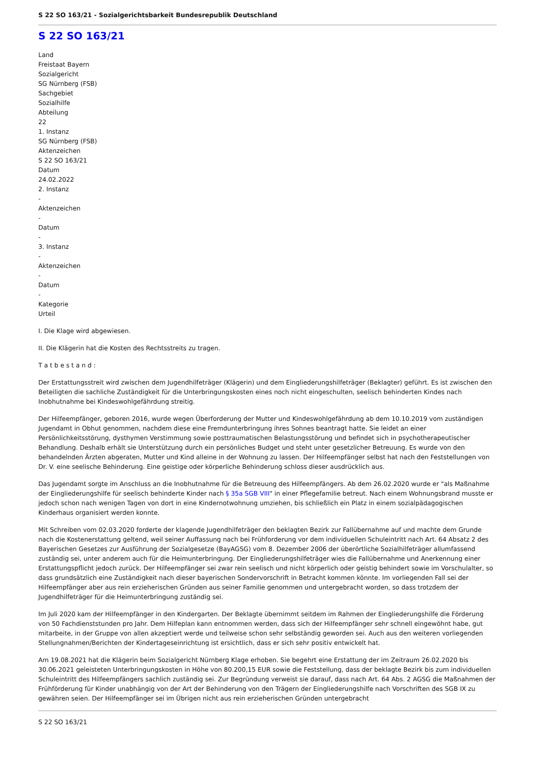S 22 SO 163/21 - Sozialgerichtsbarkeit Bundesrepublik Deutschland
S 22 SO 163/21
Land
Freistaat Bayern
Sozialgericht
SG Nürnberg (FSB)
Sachgebiet
Sozialhilfe
Abteilung
22
1. Instanz
SG Nürnberg (FSB)
Aktenzeichen
S 22 SO 163/21
Datum
24.02.2022
2. Instanz
-
Aktenzeichen
-
Datum
-
3. Instanz
-
Aktenzeichen
-
Datum
-
Kategorie
Urteil
I. Die Klage wird abgewiesen.
II. Die Klägerin hat die Kosten des Rechtsstreits zu tragen.
T a t b e s t a n d :
Der Erstattungsstreit wird zwischen dem Jugendhilfeträger (Klägerin) und dem Eingliederungshilfeträger (Beklagter) geführt. Es ist zwischen den Beteiligten die sachliche Zuständigkeit für die Unterbringungskosten eines noch nicht eingeschulten, seelisch behinderten Kindes nach Inobhutnahme bei Kindeswohlgefährdung streitig.
Der Hilfeempfänger, geboren 2016, wurde wegen Überforderung der Mutter und Kindeswohlgefährdung ab dem 10.10.2019 vom zuständigen Jugendamt in Obhut genommen, nachdem diese eine Fremdunterbringung ihres Sohnes beantragt hatte. Sie leidet an einer Persönlichkeitsstörung, dysthymen Verstimmung sowie posttraumatischen Belastungsstörung und befindet sich in psychotherapeutischer Behandlung. Deshalb erhält sie Unterstützung durch ein persönliches Budget und steht unter gesetzlicher Betreuung. Es wurde von den behandelnden Ärzten abgeraten, Mutter und Kind alleine in der Wohnung zu lassen. Der Hilfeempfänger selbst hat nach den Feststellungen von Dr. V. eine seelische Behinderung. Eine geistige oder körperliche Behinderung schloss dieser ausdrücklich aus.
Das Jugendamt sorgte im Anschluss an die Inobhutnahme für die Betreuung des Hilfeempfängers. Ab dem 26.02.2020 wurde er "als Maßnahme der Eingliederungshilfe für seelisch behinderte Kinder nach § 35a SGB VIII" in einer Pflegefamilie betreut. Nach einem Wohnungsbrand musste er jedoch schon nach wenigen Tagen von dort in eine Kindernotwohnung umziehen, bis schließlich ein Platz in einem sozialpädagogischen Kinderhaus organisiert werden konnte.
Mit Schreiben vom 02.03.2020 forderte der klagende Jugendhilfeträger den beklagten Bezirk zur Fallübernahme auf und machte dem Grunde nach die Kostenerstattung geltend, weil seiner Auffassung nach bei Frühforderung vor dem individuellen Schuleintritt nach Art. 64 Absatz 2 des Bayerischen Gesetzes zur Ausführung der Sozialgesetze (BayAGSG) vom 8. Dezember 2006 der überörtliche Sozialhilfeträger allumfassend zuständig sei, unter anderem auch für die Heimunterbringung. Der Eingliederungshilfeträger wies die Fallübernahme und Anerkennung einer Erstattungspflicht jedoch zurück. Der Hilfeempfänger sei zwar rein seelisch und nicht körperlich oder geistig behindert sowie im Vorschulalter, so dass grundsätzlich eine Zuständigkeit nach dieser bayerischen Sondervorschrift in Betracht kommen könnte. Im vorliegenden Fall sei der Hilfeempfänger aber aus rein erzieherischen Gründen aus seiner Familie genommen und untergebracht worden, so dass trotzdem der Jugendhilfeträger für die Heimunterbringung zuständig sei.
Im Juli 2020 kam der Hilfeempfänger in den Kindergarten. Der Beklagte übernimmt seitdem im Rahmen der Eingliederungshilfe die Förderung von 50 Fachdienststunden pro Jahr. Dem Hilfeplan kann entnommen werden, dass sich der Hilfeempfänger sehr schnell eingewöhnt habe, gut mitarbeite, in der Gruppe von allen akzeptiert werde und teilweise schon sehr selbständig geworden sei. Auch aus den weiteren vorliegenden Stellungnahmen/Berichten der Kindertageseinrichtung ist ersichtlich, dass er sich sehr positiv entwickelt hat.
Am 19.08.2021 hat die Klägerin beim Sozialgericht Nürnberg Klage erhoben. Sie begehrt eine Erstattung der im Zeitraum 26.02.2020 bis 30.06.2021 geleisteten Unterbringungskosten in Höhe von 80.200,15 EUR sowie die Feststellung, dass der beklagte Bezirk bis zum individuellen Schuleintritt des Hilfeempfängers sachlich zuständig sei. Zur Begründung verweist sie darauf, dass nach Art. 64 Abs. 2 AGSG die Maßnahmen der Frühförderung für Kinder unabhängig von der Art der Behinderung von den Trägern der Eingliederungshilfe nach Vorschriften des SGB IX zu gewähren seien. Der Hilfeempfänger sei im Übrigen nicht aus rein erzieherischen Gründen untergebracht
S 22 SO 163/21